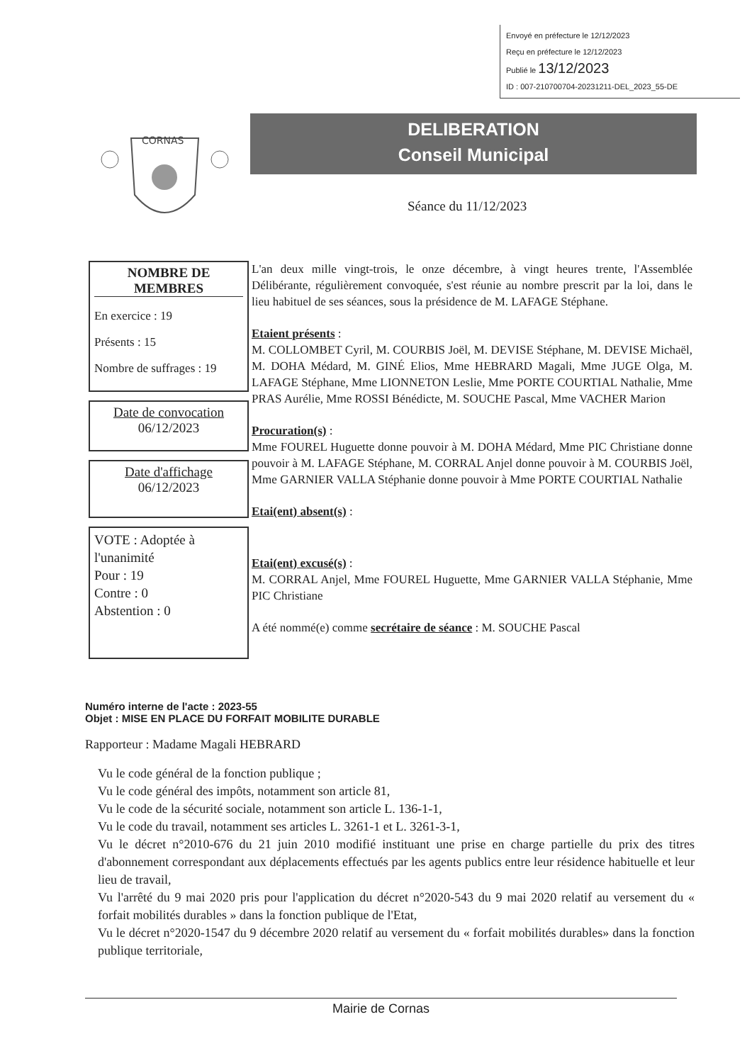Envoyé en préfecture le 12/12/2023
Reçu en préfecture le 12/12/2023
Publié le 13/12/2023
ID : 007-210700704-20231211-DEL_2023_55-DE
CORNAS
DELIBERATION
Conseil Municipal
Séance du 11/12/2023
NOMBRE DE MEMBRES
En exercice : 19
Présents : 15
Nombre de suffrages : 19
Date de convocation
06/12/2023
Date d'affichage
06/12/2023
VOTE : Adoptée à l'unanimité
Pour : 19
Contre : 0
Abstention : 0
L'an deux mille vingt-trois, le onze décembre, à vingt heures trente, l'Assemblée Délibérante, régulièrement convoquée, s'est réunie au nombre prescrit par la loi, dans le lieu habituel de ses séances, sous la présidence de M. LAFAGE Stéphane.
Etaient présents :
M. COLLOMBET Cyril, M. COURBIS Joël, M. DEVISE Stéphane, M. DEVISE Michaël, M. DOHA Médard, M. GINÉ Elios, Mme HEBRARD Magali, Mme JUGE Olga, M. LAFAGE Stéphane, Mme LIONNETON Leslie, Mme PORTE COURTIAL Nathalie, Mme PRAS Aurélie, Mme ROSSI Bénédicte, M. SOUCHE Pascal, Mme VACHER Marion
Procuration(s) :
Mme FOUREL Huguette donne pouvoir à M. DOHA Médard, Mme PIC Christiane donne pouvoir à M. LAFAGE Stéphane, M. CORRAL Anjel donne pouvoir à M. COURBIS Joël, Mme GARNIER VALLA Stéphanie donne pouvoir à Mme PORTE COURTIAL Nathalie
Etai(ent) absent(s) :
Etai(ent) excusé(s) :
M. CORRAL Anjel, Mme FOUREL Huguette, Mme GARNIER VALLA Stéphanie, Mme PIC Christiane
A été nommé(e) comme secrétaire de séance : M. SOUCHE Pascal
Numéro interne de l'acte : 2023-55
Objet : MISE EN PLACE DU FORFAIT MOBILITE DURABLE
Rapporteur : Madame Magali HEBRARD
Vu le code général de la fonction publique ;
Vu le code général des impôts, notamment son article 81,
Vu le code de la sécurité sociale, notamment son article L. 136-1-1,
Vu le code du travail, notamment ses articles L. 3261-1 et L. 3261-3-1,
Vu le décret n°2010-676 du 21 juin 2010 modifié instituant une prise en charge partielle du prix des titres d'abonnement correspondant aux déplacements effectués par les agents publics entre leur résidence habituelle et leur lieu de travail,
Vu l'arrêté du 9 mai 2020 pris pour l'application du décret n°2020-543 du 9 mai 2020 relatif au versement du « forfait mobilités durables » dans la fonction publique de l'Etat,
Vu le décret n°2020-1547 du 9 décembre 2020 relatif au versement du « forfait mobilités durables» dans la fonction publique territoriale,
Mairie de Cornas